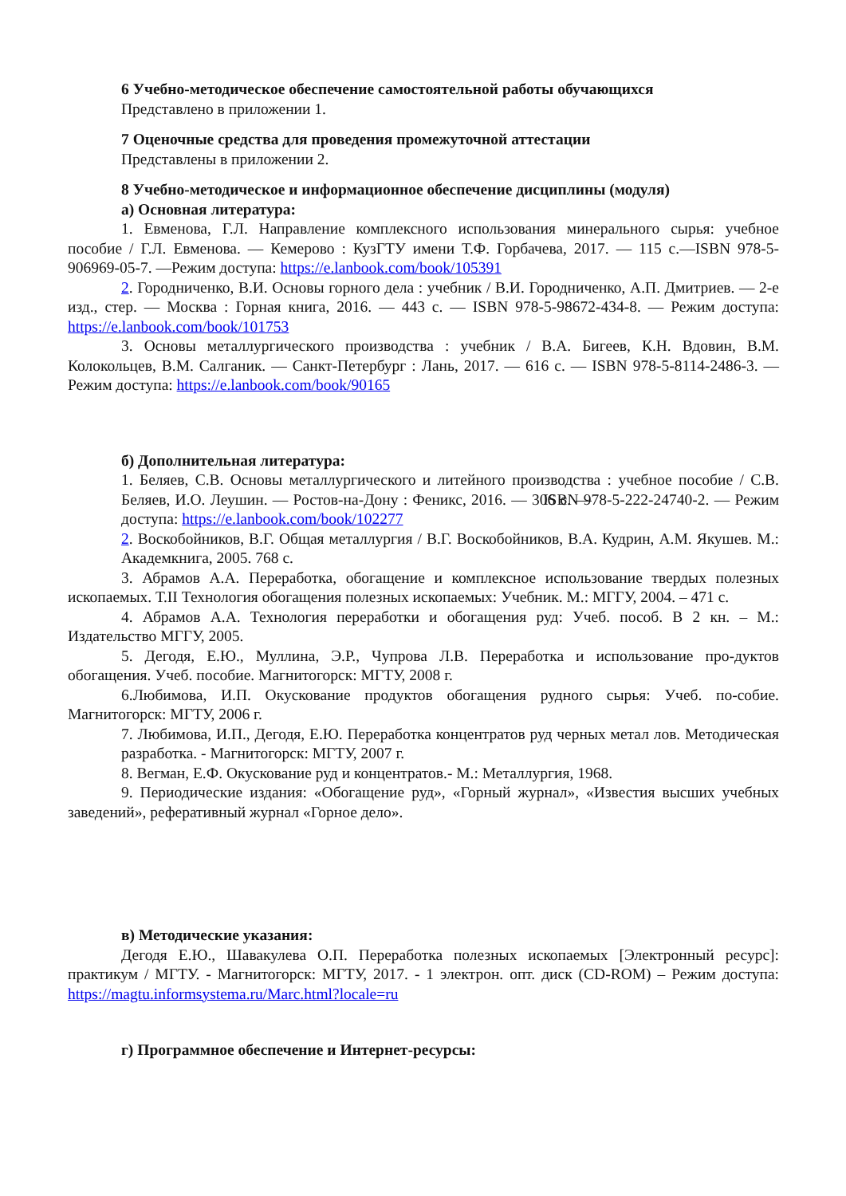6 Учебно-методическое обеспечение самостоятельной работы обучающихся
Представлено в приложении 1.
7 Оценочные средства для проведения промежуточной аттестации
Представлены в приложении 2.
8 Учебно-методическое и информационное обеспечение дисциплины (модуля)
а) Основная литература:
1. Евменова, Г.Л. Направление комплексного использования минерального сырья: учебное пособие / Г.Л. Евменова. — Кемерово : КузГТУ имени Т.Ф. Горбачева, 2017. — 115 с.—ISBN 978-5-906969-05-7. —Режим доступа: https://e.lanbook.com/book/105391
2. Городниченко, В.И. Основы горного дела : учебник / В.И. Городниченко, А.П. Дмитриев. — 2-е изд., стер. — Москва : Горная книга, 2016. — 443 с. — ISBN 978-5-98672-434-8. — Режим доступа: https://e.lanbook.com/book/101753
3. Основы металлургического производства : учебник / В.А. Бигеев, К.Н. Вдовин, В.М. Колокольцев, В.М. Салганик. — Санкт-Петербург : Лань, 2017. — 616 с. — ISBN 978-5-8114-2486-3. — Режим доступа: https://e.lanbook.com/book/90165
б) Дополнительная литература:
1. Беляев, С.В. Основы металлургического и литейного производства : учебное пособие / С.В. Беляев, И.О. Леушин. — Ростов-на-Дону : Феникс, 2016. — 306 с. — ISBN 978-5-222-24740-2. — Режим доступа: https://e.lanbook.com/book/102277
2. Воскобойников, В.Г. Общая металлургия / В.Г. Воскобойников, В.А. Кудрин, А.М. Якушев. М.: Академкнига, 2005. 768 с.
3. Абрамов А.А. Переработка, обогащение и комплексное использование твердых полезных ископаемых. Т.II Технология обогащения полезных ископаемых: Учебник. М.: МГГУ, 2004. – 471 с.
4. Абрамов А.А. Технология переработки и обогащения руд: Учеб. пособ. В 2 кн. – М.: Издательство МГГУ, 2005.
5. Дегодя, Е.Ю., Муллина, Э.Р., Чупрова Л.В. Переработка и использование про-дуктов обогащения. Учеб. пособие. Магнитогорск: МГТУ, 2008 г.
6.Любимова, И.П. Окускование продуктов обогащения рудного сырья: Учеб. по-собие. Магнитогорск: МГТУ, 2006 г.
7. Любимова, И.П., Дегодя, Е.Ю. Переработка концентратов руд черных метал лов. Методическая разработка. - Магнитогорск: МГТУ, 2007 г.
8. Вегман, Е.Ф. Окускование руд и концентратов.- М.: Металлургия, 1968.
9. Периодические издания: «Обогащение руд», «Горный журнал», «Известия высших учебных заведений», реферативный журнал «Горное дело».
в) Методические указания:
Дегодя Е.Ю., Шавакулева О.П. Переработка полезных ископаемых [Электронный ресурс]: практикум / МГТУ. - Магнитогорск: МГТУ, 2017. - 1 электрон. опт. диск (CD-ROM) – Режим доступа: https://magtu.informsystema.ru/Marc.html?locale=ru
г) Программное обеспечение и Интернет-ресурсы: